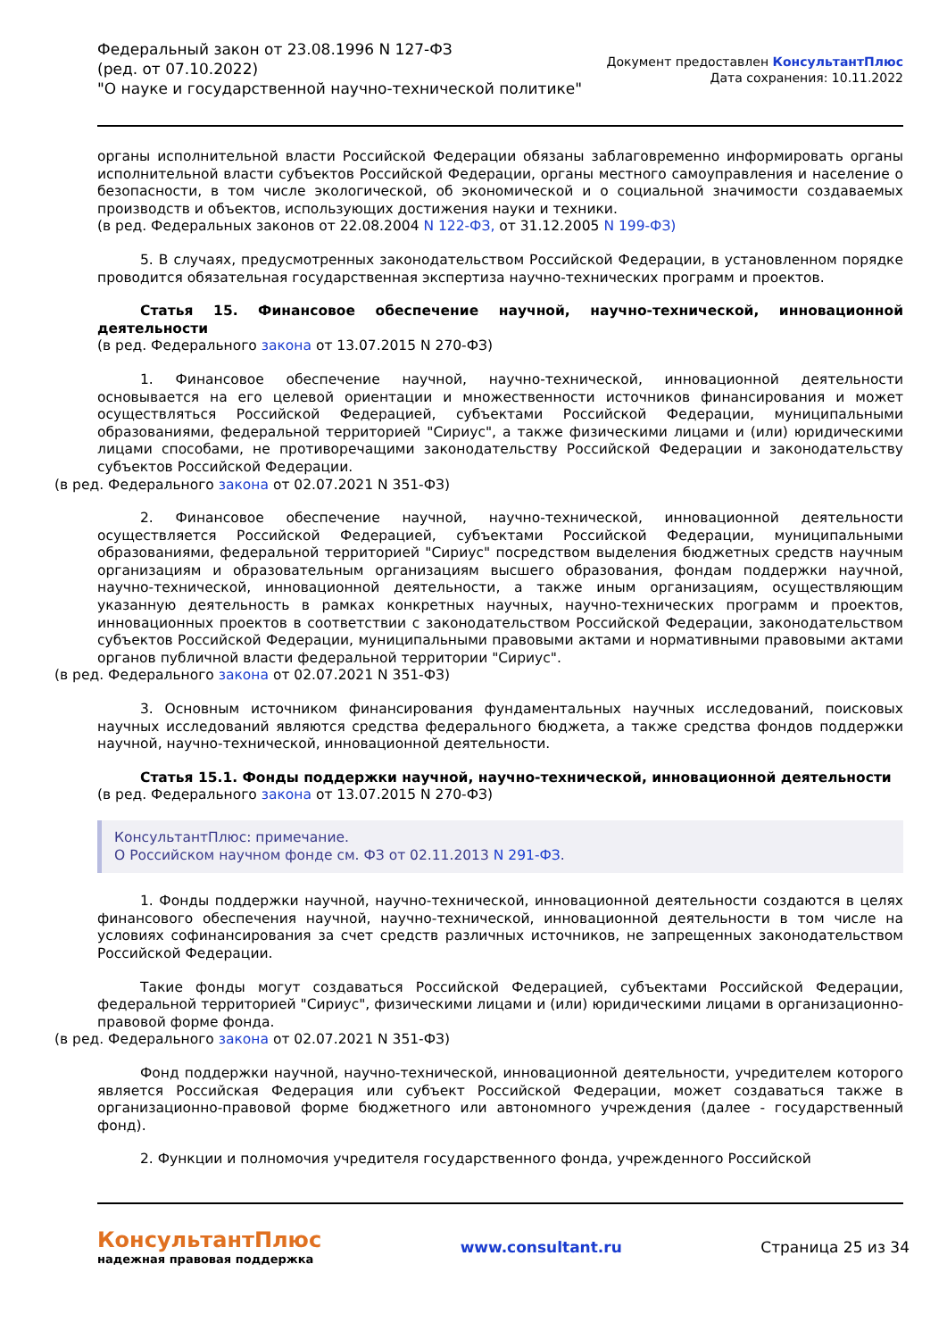Федеральный закон от 23.08.1996 N 127-ФЗ
(ред. от 07.10.2022)
"О науке и государственной научно-технической политике"
Документ предоставлен КонсультантПлюс
Дата сохранения: 10.11.2022
органы исполнительной власти Российской Федерации обязаны заблаговременно информировать органы исполнительной власти субъектов Российской Федерации, органы местного самоуправления и население о безопасности, в том числе экологической, об экономической и о социальной значимости создаваемых производств и объектов, использующих достижения науки и техники.
(в ред. Федеральных законов от 22.08.2004 N 122-ФЗ, от 31.12.2005 N 199-ФЗ)
5. В случаях, предусмотренных законодательством Российской Федерации, в установленном порядке проводится обязательная государственная экспертиза научно-технических программ и проектов.
Статья 15. Финансовое обеспечение научной, научно-технической, инновационной деятельности
(в ред. Федерального закона от 13.07.2015 N 270-ФЗ)
1. Финансовое обеспечение научной, научно-технической, инновационной деятельности основывается на его целевой ориентации и множественности источников финансирования и может осуществляться Российской Федерацией, субъектами Российской Федерации, муниципальными образованиями, федеральной территорией "Сириус", а также физическими лицами и (или) юридическими лицами способами, не противоречащими законодательству Российской Федерации и законодательству субъектов Российской Федерации.
(в ред. Федерального закона от 02.07.2021 N 351-ФЗ)
2. Финансовое обеспечение научной, научно-технической, инновационной деятельности осуществляется Российской Федерацией, субъектами Российской Федерации, муниципальными образованиями, федеральной территорией "Сириус" посредством выделения бюджетных средств научным организациям и образовательным организациям высшего образования, фондам поддержки научной, научно-технической, инновационной деятельности, а также иным организациям, осуществляющим указанную деятельность в рамках конкретных научных, научно-технических программ и проектов, инновационных проектов в соответствии с законодательством Российской Федерации, законодательством субъектов Российской Федерации, муниципальными правовыми актами и нормативными правовыми актами органов публичной власти федеральной территории "Сириус".
(в ред. Федерального закона от 02.07.2021 N 351-ФЗ)
3. Основным источником финансирования фундаментальных научных исследований, поисковых научных исследований являются средства федерального бюджета, а также средства фондов поддержки научной, научно-технической, инновационной деятельности.
Статья 15.1. Фонды поддержки научной, научно-технической, инновационной деятельности
(в ред. Федерального закона от 13.07.2015 N 270-ФЗ)
КонсультантПлюс: примечание.
О Российском научном фонде см. ФЗ от 02.11.2013 N 291-ФЗ.
1. Фонды поддержки научной, научно-технической, инновационной деятельности создаются в целях финансового обеспечения научной, научно-технической, инновационной деятельности в том числе на условиях софинансирования за счет средств различных источников, не запрещенных законодательством Российской Федерации.
Такие фонды могут создаваться Российской Федерацией, субъектами Российской Федерации, федеральной территорией "Сириус", физическими лицами и (или) юридическими лицами в организационно-правовой форме фонда.
(в ред. Федерального закона от 02.07.2021 N 351-ФЗ)
Фонд поддержки научной, научно-технической, инновационной деятельности, учредителем которого является Российская Федерация или субъект Российской Федерации, может создаваться также в организационно-правовой форме бюджетного или автономного учреждения (далее - государственный фонд).
2. Функции и полномочия учредителя государственного фонда, учрежденного Российской
КонсультантПлюс
надежная правовая поддержка
www.consultant.ru Страница 25 из 34